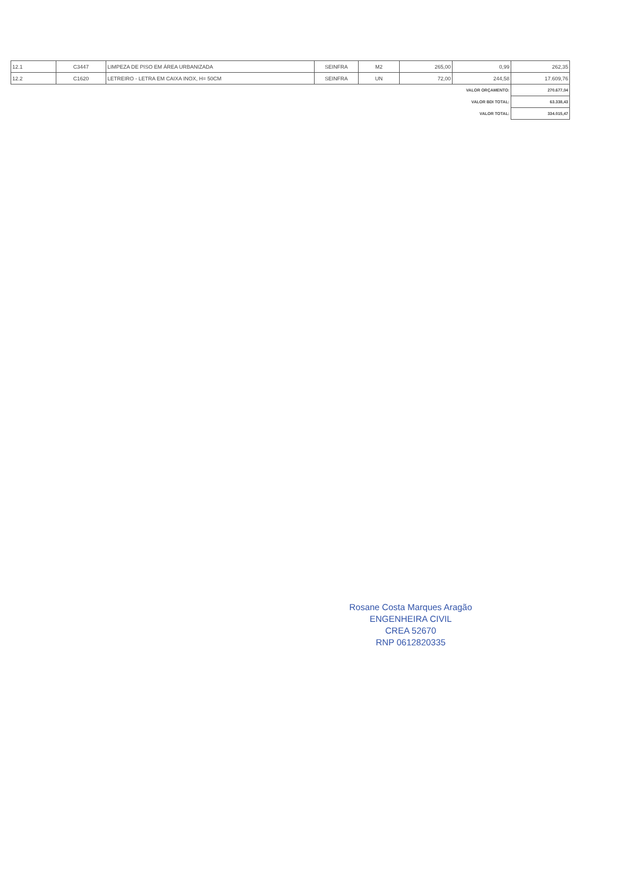| 12.1 | C3447 | LIMPEZA DE PISO EM ÁREA URBANIZADA | SEINFRA | M2 | 265,00 | 0,99 | 262,35 |
| 12.2 | C1620 | LETREIRO - LETRA EM CAIXA INOX, H= 50CM | SEINFRA | UN | 72,00 | 244,58 | 17.609,76 |
| VALOR ORÇAMENTO: | | | | | | | 270.677,04 |
| VALOR BDI TOTAL: | | | | | | | 63.338,43 |
| VALOR TOTAL: | | | | | | | 334.015,47 |
Rosane Costa Marques Aragão
ENGENHEIRA CIVIL
CREA 52670
RNP 0612820335